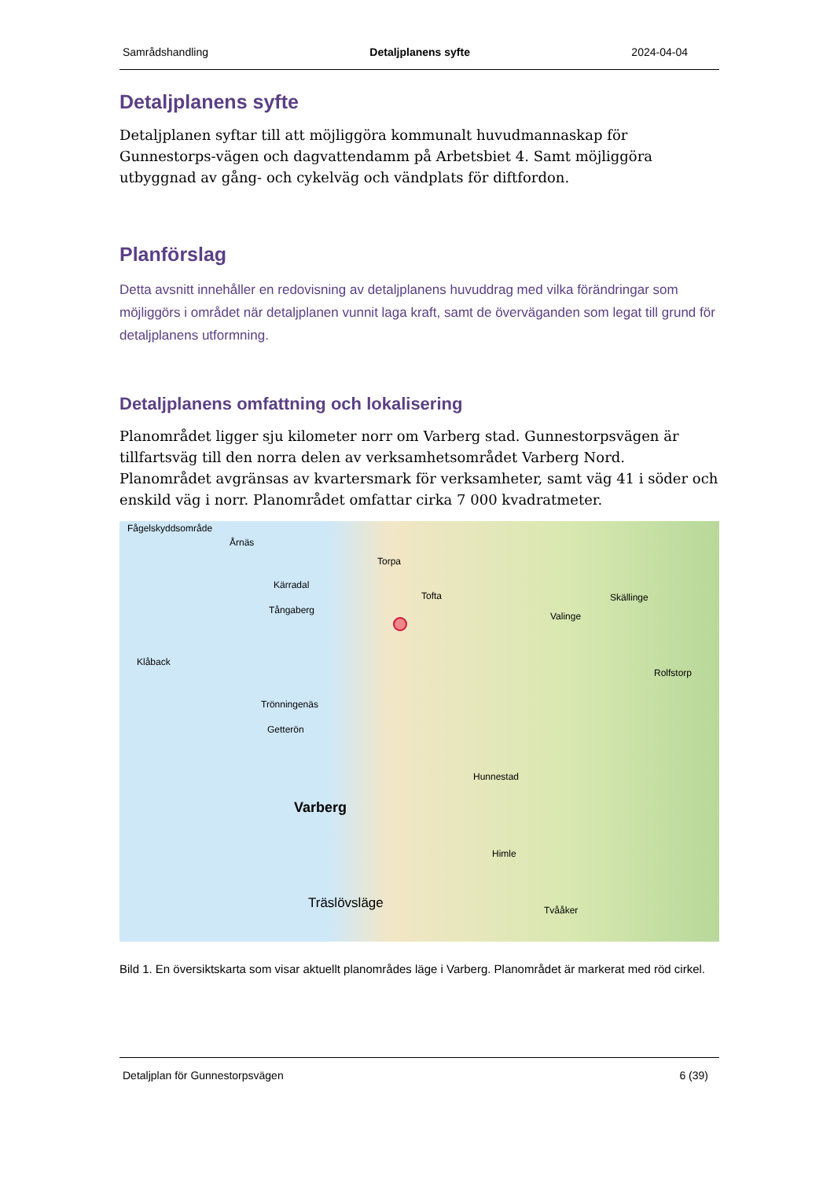Samrådshandling Detaljplanens syfte 2024-04-04
Detaljplanens syfte
Detaljplanen syftar till att möjliggöra kommunalt huvudmannaskap för Gunnestorps-vägen och dagvattendamm på Arbetsbiet 4. Samt möjliggöra utbyggnad av gång- och cykelväg och vändplats för diftfordon.
Planförslag
Detta avsnitt innehåller en redovisning av detaljplanens huvuddrag med vilka förändringar som möjliggörs i området när detaljplanen vunnit laga kraft, samt de överväganden som legat till grund för detaljplanens utformning.
Detaljplanens omfattning och lokalisering
Planområdet ligger sju kilometer norr om Varberg stad. Gunnestorpsvägen är tillfartsväg till den norra delen av verksamhetsområdet Varberg Nord. Planområdet avgränsas av kvartersmark för verksamheter, samt väg 41 i söder och enskild väg i norr. Planområdet omfattar cirka 7 000 kvadratmeter.
Fågelskyddsområde
Årnäs
Torpa
Kärradal
Tofta
Tångaberg
Skällinge
Valinge
Klåback
Rolfstorp
Trönningenäs
Getterön
Hunnestad
Varberg
Himle
Träslövsläge Tvååker
Bild 1. En översiktskarta som visar aktuellt planområdes läge i Varberg. Planområdet är markerat med röd cirkel.
Detaljplan för Gunnestorpsvägen 6 (39)